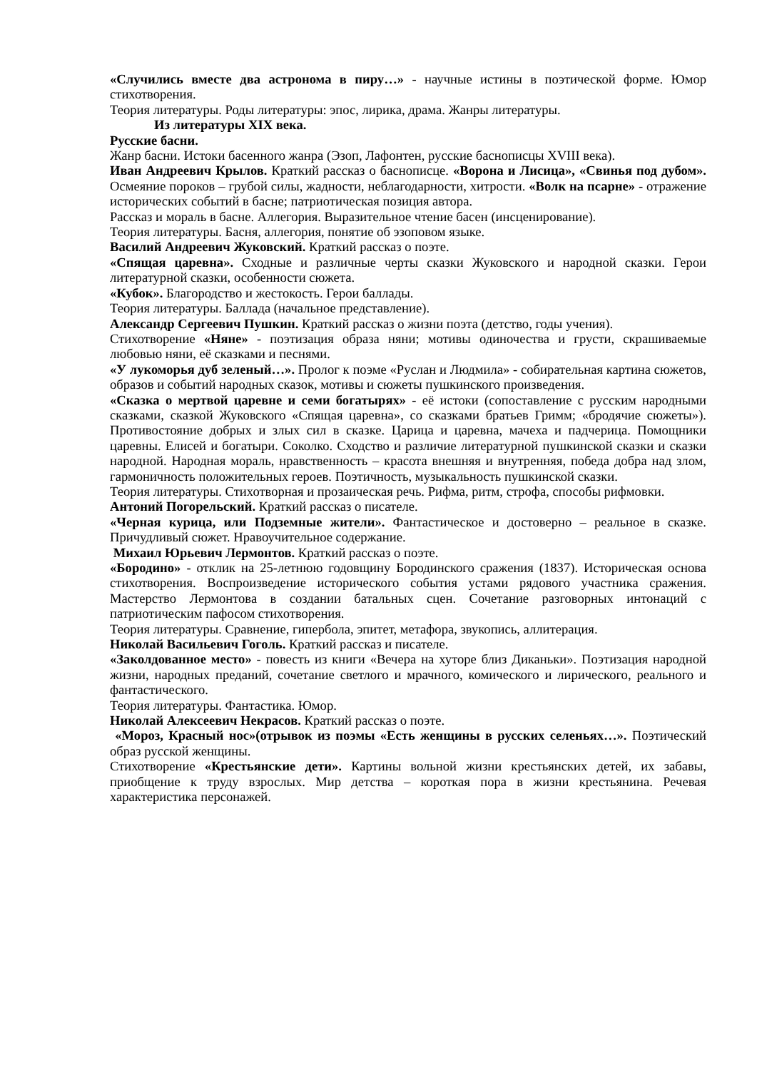«Случились вместе два астронома в пиру…» - научные истины в поэтической форме. Юмор стихотворения.
Теория литературы. Роды литературы: эпос, лирика, драма. Жанры литературы.
Из литературы XIX века.
Русские басни.
Жанр басни. Истоки басенного жанра (Эзоп, Лафонтен, русские баснописцы XVIII века).
Иван Андреевич Крылов. Краткий рассказ о баснописце. «Ворона и Лисица», «Свинья под дубом». Осмеяние пороков – грубой силы, жадности, неблагодарности, хитрости. «Волк на псарне» - отражение исторических событий в басне; патриотическая позиция автора.
Рассказ и мораль в басне. Аллегория. Выразительное чтение басен (инсценирование).
Теория литературы. Басня, аллегория, понятие об эзоповом языке.
Василий Андреевич Жуковский. Краткий рассказ о поэте.
«Спящая царевна». Сходные и различные черты сказки Жуковского и народной сказки. Герои литературной сказки, особенности сюжета.
«Кубок». Благородство и жестокость. Герои баллады.
Теория литературы. Баллада (начальное представление).
Александр Сергеевич Пушкин. Краткий рассказ о жизни поэта (детство, годы учения).
Стихотворение «Няне» - поэтизация образа няни; мотивы одиночества и грусти, скрашиваемые любовью няни, её сказками и песнями.
«У лукоморья дуб зеленый…». Пролог к поэме «Руслан и Людмила» - собирательная картина сюжетов, образов и событий народных сказок, мотивы и сюжеты пушкинского произведения.
«Сказка о мертвой царевне и семи богатырях» - её истоки (сопоставление с русским народными сказками, сказкой Жуковского «Спящая царевна», со сказками братьев Гримм; «бродячие сюжеты»). Противостояние добрых и злых сил в сказке. Царица и царевна, мачеха и падчерица. Помощники царевны. Елисей и богатыри. Соколко. Сходство и различие литературной пушкинской сказки и сказки народной. Народная мораль, нравственность – красота внешняя и внутренняя, победа добра над злом, гармоничность положительных героев. Поэтичность, музыкальность пушкинской сказки.
Теория литературы. Стихотворная и прозаическая речь. Рифма, ритм, строфа, способы рифмовки.
Антоний Погорельский. Краткий рассказ о писателе.
«Черная курица, или Подземные жители». Фантастическое и достоверно – реальное в сказке. Причудливый сюжет. Нравоучительное содержание.
Михаил Юрьевич Лермонтов. Краткий рассказ о поэте.
«Бородино» - отклик на 25-летнюю годовщину Бородинского сражения (1837). Историческая основа стихотворения. Воспроизведение исторического события устами рядового участника сражения. Мастерство Лермонтова в создании батальных сцен. Сочетание разговорных интонаций с патриотическим пафосом стихотворения.
Теория литературы. Сравнение, гипербола, эпитет, метафора, звукопись, аллитерация.
Николай Васильевич Гоголь. Краткий рассказ и писателе.
«Заколдованное место» - повесть из книги «Вечера на хуторе близ Диканьки». Поэтизация народной жизни, народных преданий, сочетание светлого и мрачного, комического и лирического, реального и фантастического.
Теория литературы. Фантастика. Юмор.
Николай Алексеевич Некрасов. Краткий рассказ о поэте.
«Мороз, Красный нос»(отрывок из поэмы «Есть женщины в русских селеньях…». Поэтический образ русской женщины.
Стихотворение «Крестьянские дети». Картины вольной жизни крестьянских детей, их забавы, приобщение к труду взрослых. Мир детства – короткая пора в жизни крестьянина. Речевая характеристика персонажей.